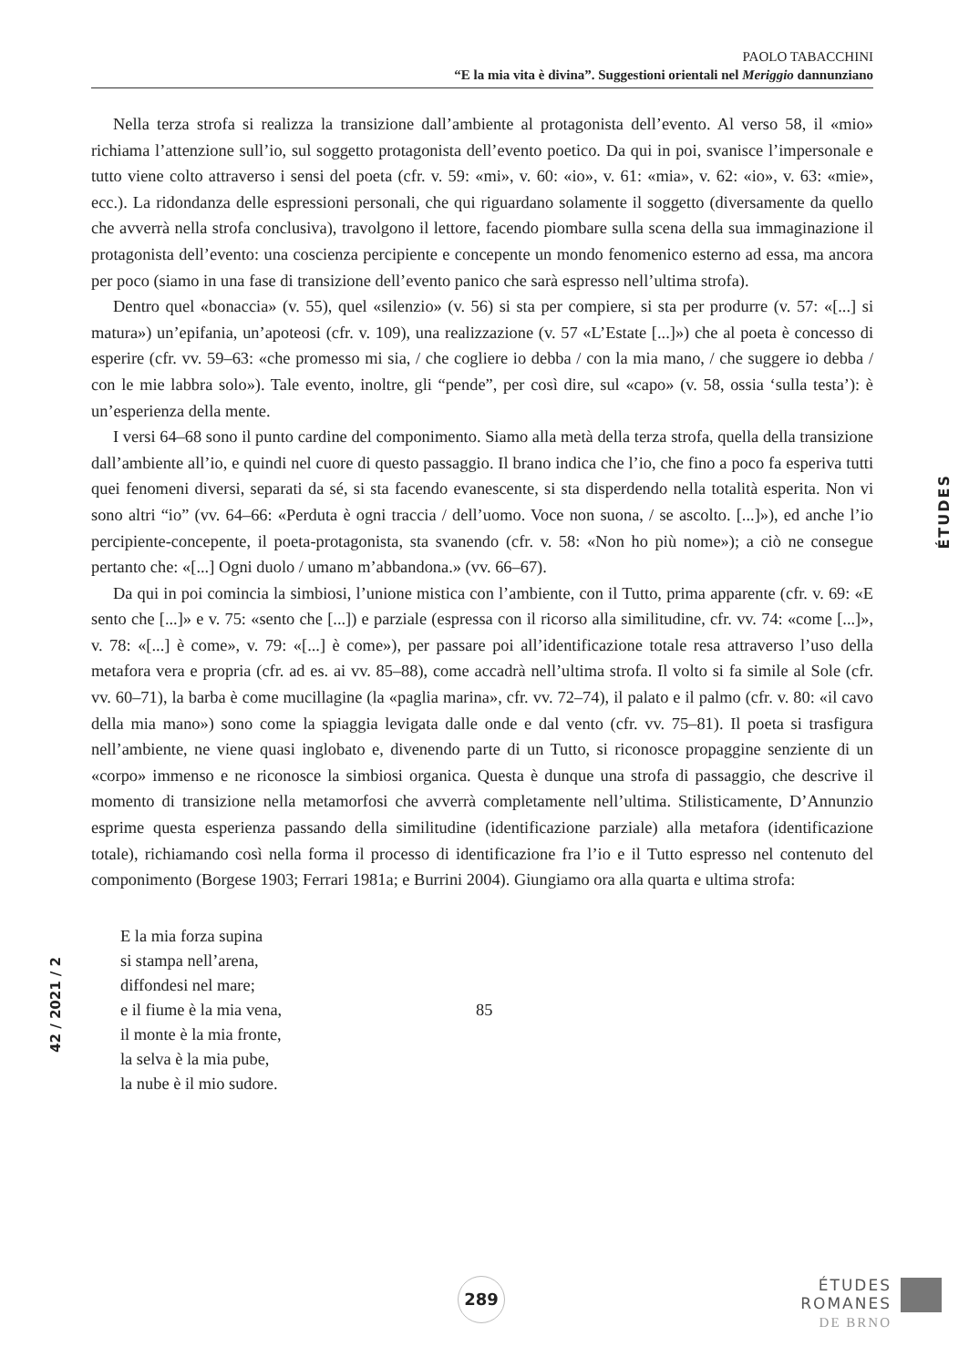PAOLO TABACCHINI
“E la mia vita è divina”. Suggestioni orientali nel Meriggio dannunziano
Nella terza strofa si realizza la transizione dall’ambiente al protagonista dell’evento. Al verso 58, il «mio» richiama l’attenzione sull’io, sul soggetto protagonista dell’evento poetico. Da qui in poi, svanisce l’impersonale e tutto viene colto attraverso i sensi del poeta (cfr. v. 59: «mi», v. 60: «io», v. 61: «mia», v. 62: «io», v. 63: «mie», ecc.). La ridondanza delle espressioni personali, che qui riguardano solamente il soggetto (diversamente da quello che avverrà nella strofa conclusiva), travolgono il lettore, facendo piombare sulla scena della sua immaginazione il protagonista dell’evento: una coscienza percipiente e concepente un mondo fenomenico esterno ad essa, ma ancora per poco (siamo in una fase di transizione dell’evento panico che sarà espresso nell’ultima strofa).
Dentro quel «bonaccia» (v. 55), quel «silenzio» (v. 56) si sta per compiere, si sta per produrre (v. 57: «[...] si matura») un’epifania, un’apoteosi (cfr. v. 109), una realizzazione (v. 57 «L’Estate [...]») che al poeta è concesso di esperire (cfr. vv. 59–63: «che promesso mi sia, / che cogliere io debba / con la mia mano, / che suggere io debba / con le mie labbra solo»). Tale evento, inoltre, gli “pende”, per così dire, sul «capo» (v. 58, ossia ‘sulla testa’): è un’esperienza della mente.
I versi 64–68 sono il punto cardine del componimento. Siamo alla metà della terza strofa, quella della transizione dall’ambiente all’io, e quindi nel cuore di questo passaggio. Il brano indica che l’io, che fino a poco fa esperiva tutti quei fenomeni diversi, separati da sé, si sta facendo evanescente, si sta disperdendo nella totalità esperita. Non vi sono altri “io” (vv. 64–66: «Perduta è ogni traccia / dell’uomo. Voce non suona, / se ascolto. [...]»), ed anche l’io percipiente-concepente, il poeta-protagonista, sta svanendo (cfr. v. 58: «Non ho più nome»); a ciò ne consegue pertanto che: «[...] Ogni duolo / umano m’abbandona.» (vv. 66–67).
Da qui in poi comincia la simbiosi, l’unione mistica con l’ambiente, con il Tutto, prima apparente (cfr. v. 69: «E sento che [...]» e v. 75: «sento che [...]) e parziale (espressa con il ricorso alla similitudine, cfr. vv. 74: «come [...]», v. 78: «[...] è come», v. 79: «[...] è come»), per passare poi all’identificazione totale resa attraverso l’uso della metafora vera e propria (cfr. ad es. ai vv. 85–88), come accadrà nell’ultima strofa. Il volto si fa simile al Sole (cfr. vv. 60–71), la barba è come mucillagine (la «paglia marina», cfr. vv. 72–74), il palato e il palmo (cfr. v. 80: «il cavo della mia mano») sono come la spiaggia levigata dalle onde e dal vento (cfr. vv. 75–81). Il poeta si trasfigura nell’ambiente, ne viene quasi inglobato e, divenendo parte di un Tutto, si riconosce propaggine senziente di un «corpo» immenso e ne riconosce la simbiosi organica. Questa è dunque una strofa di passaggio, che descrive il momento di transizione nella metamorfosi che avverrà completamente nell’ultima. Stilisticamente, D’Annunzio esprime questa esperienza passando della similitudine (identificazione parziale) alla metafora (identificazione totale), richiamando così nella forma il processo di identificazione fra l’io e il Tutto espresso nel contenuto del componimento (Borgese 1903; Ferrari 1981a; e Burrini 2004). Giungiamo ora alla quarta e ultima strofa:
E la mia forza supina
si stampa nell’arena,
diffondesi nel mare;
e il fiume è la mia vena, 85
il monte è la mia fronte,
la selva è la mia pube,
la nube è il mio sudore.
ÉTUDES
42 / 2021 / 2
289
ÉTUDES
ROMANES
DE BRNO